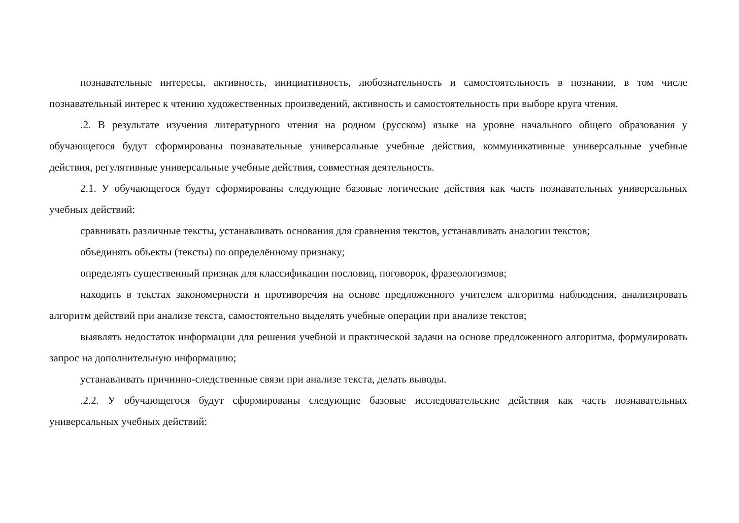познавательные интересы, активность, инициативность, любознательность и самостоятельность в познании, в том числе познавательный интерес к чтению художественных произведений, активность и самостоятельность при выборе круга чтения.
.2. В результате изучения литературного чтения на родном (русском) языке на уровне начального общего образования у обучающегося будут сформированы познавательные универсальные учебные действия, коммуникативные универсальные учебные действия, регулятивные универсальные учебные действия, совместная деятельность.
2.1. У обучающегося будут сформированы следующие базовые логические действия как часть познавательных универсальных учебных действий:
сравнивать различные тексты, устанавливать основания для сравнения текстов, устанавливать аналогии текстов;
объединять объекты (тексты) по определённому признаку;
определять существенный признак для классификации пословиц, поговорок, фразеологизмов;
находить в текстах закономерности и противоречия на основе предложенного учителем алгоритма наблюдения, анализировать алгоритм действий при анализе текста, самостоятельно выделять учебные операции при анализе текстов;
выявлять недостаток информации для решения учебной и практической задачи на основе предложенного алгоритма, формулировать запрос на дополнительную информацию;
устанавливать причинно-следственные связи при анализе текста, делать выводы.
.2.2. У обучающегося будут сформированы следующие базовые исследовательские действия как часть познавательных универсальных учебных действий: